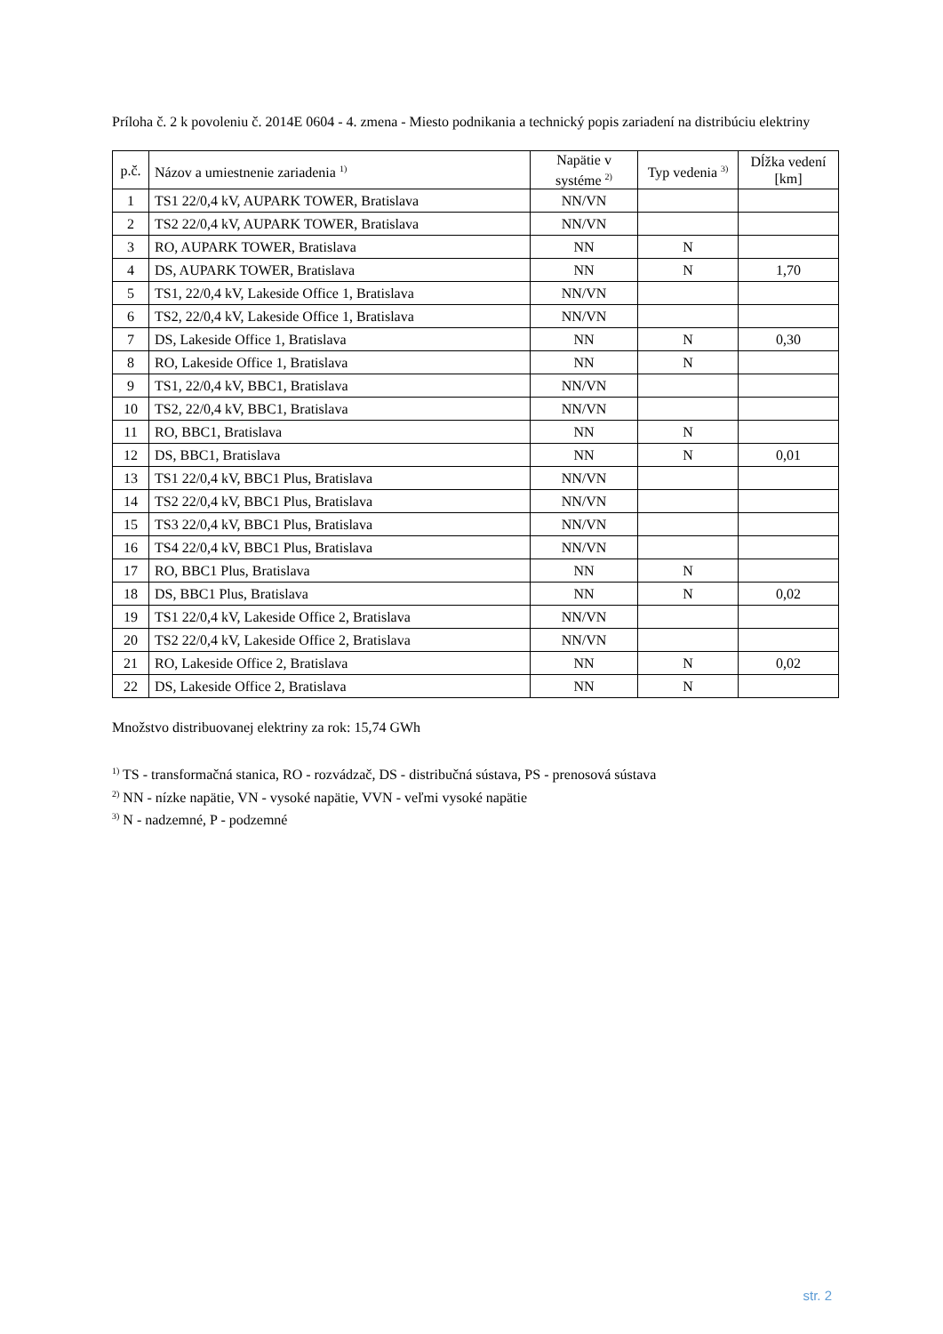Príloha č. 2 k povoleniu č. 2014E 0604 - 4. zmena - Miesto podnikania a technický popis zariadení na distribúciu elektriny
| p.č. | Názov a umiestnenie zariadenia <sup>1)</sup> | Napätie v systéme <sup>2)</sup> | Typ vedenia <sup>3)</sup> | Dĺžka vedení [km] |
| --- | --- | --- | --- | --- |
| 1 | TS1 22/0,4 kV, AUPARK TOWER, Bratislava | NN/VN | | |
| 2 | TS2 22/0,4 kV, AUPARK TOWER, Bratislava | NN/VN | | |
| 3 | RO, AUPARK TOWER, Bratislava | NN | N | |
| 4 | DS, AUPARK TOWER, Bratislava | NN | N | 1,70 |
| 5 | TS1, 22/0,4 kV, Lakeside Office 1, Bratislava | NN/VN | | |
| 6 | TS2, 22/0,4 kV, Lakeside Office 1, Bratislava | NN/VN | | |
| 7 | DS, Lakeside Office 1, Bratislava | NN | N | 0,30 |
| 8 | RO, Lakeside Office 1, Bratislava | NN | N | |
| 9 | TS1, 22/0,4 kV, BBC1, Bratislava | NN/VN | | |
| 10 | TS2, 22/0,4 kV, BBC1, Bratislava | NN/VN | | |
| 11 | RO, BBC1, Bratislava | NN | N | |
| 12 | DS, BBC1, Bratislava | NN | N | 0,01 |
| 13 | TS1 22/0,4 kV, BBC1 Plus, Bratislava | NN/VN | | |
| 14 | TS2 22/0,4 kV, BBC1 Plus, Bratislava | NN/VN | | |
| 15 | TS3 22/0,4 kV, BBC1 Plus, Bratislava | NN/VN | | |
| 16 | TS4 22/0,4 kV, BBC1 Plus, Bratislava | NN/VN | | |
| 17 | RO, BBC1 Plus, Bratislava | NN | N | |
| 18 | DS, BBC1 Plus, Bratislava | NN | N | 0,02 |
| 19 | TS1 22/0,4 kV, Lakeside Office 2, Bratislava | NN/VN | | |
| 20 | TS2 22/0,4 kV, Lakeside Office 2, Bratislava | NN/VN | | |
| 21 | RO, Lakeside Office 2, Bratislava | NN | N | 0,02 |
| 22 | DS, Lakeside Office 2, Bratislava | NN | N | |
Množstvo distribuovanej elektriny za rok: 15,74 GWh
<sup>1)</sup> TS - transformačná stanica, RO - rozvádzač, DS - distribučná sústava, PS - prenosová sústava
<sup>2)</sup> NN - nízke napätie, VN - vysoké napätie, VVN - veľmi vysoké napätie
<sup>3)</sup> N - nadzemné, P - podzemné
str. 2